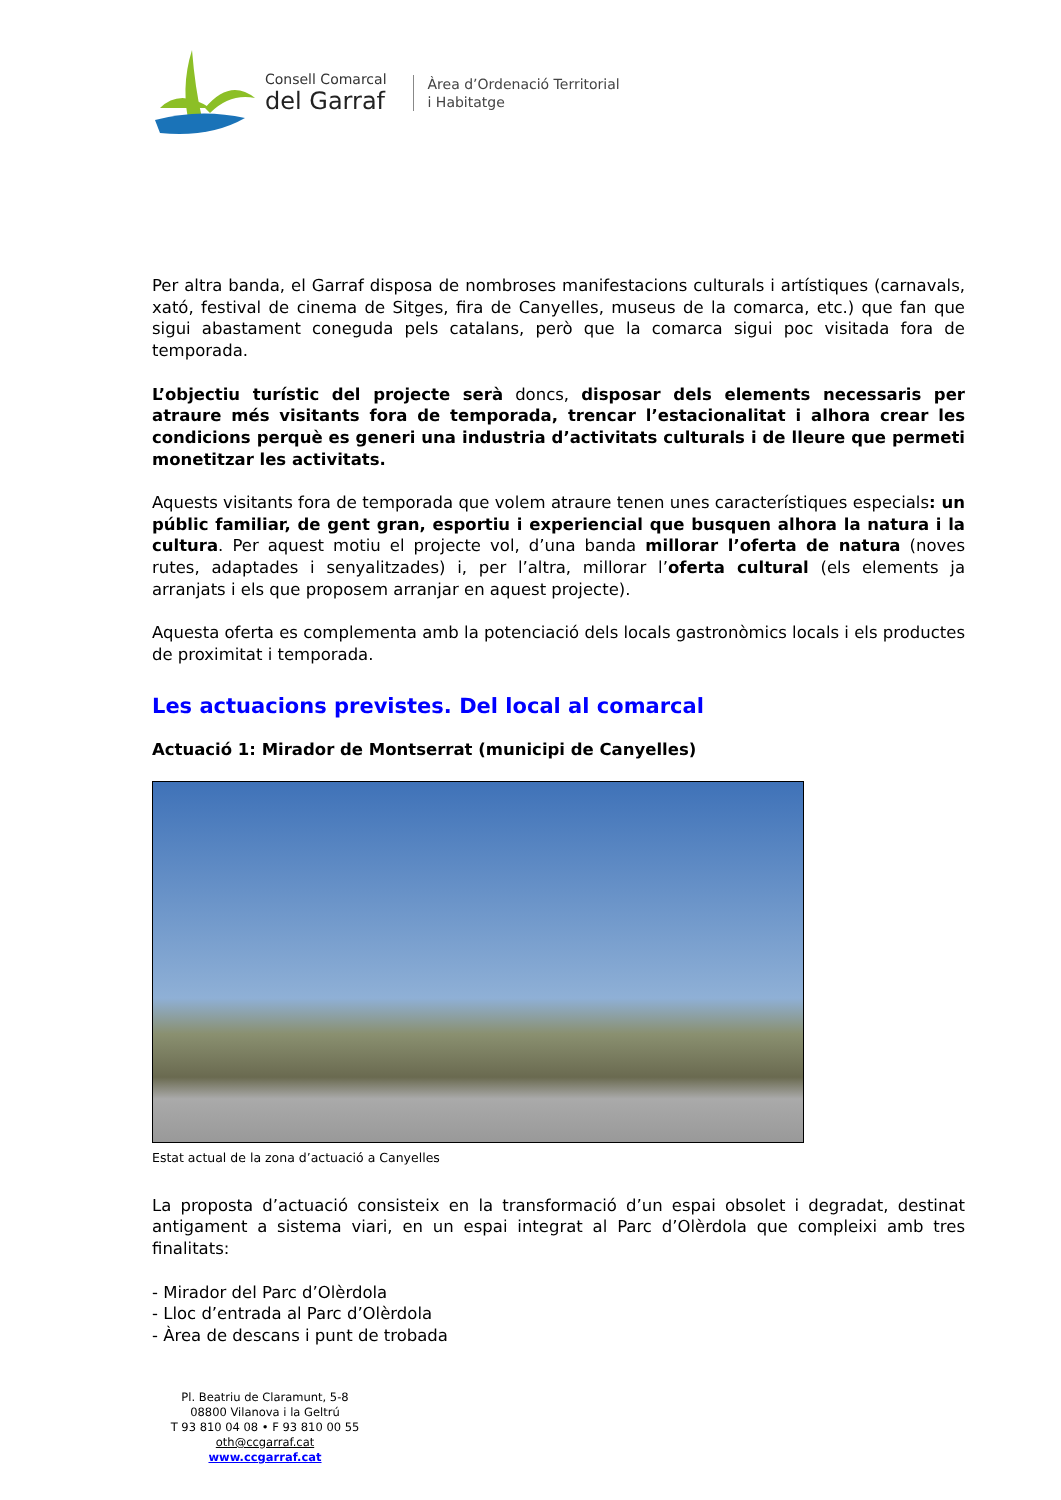Consell Comarcal
del Garraf
Àrea d’Ordenació Territorial
i Habitatge
Per altra banda, el Garraf disposa de nombroses manifestacions culturals i artístiques (carnavals, xató, festival de cinema de Sitges, fira de Canyelles, museus de la comarca, etc.) que fan que sigui abastament coneguda pels catalans, però que la comarca sigui poc visitada fora de temporada.
L’objectiu turístic del projecte serà doncs, disposar dels elements necessaris per atraure més visitants fora de temporada, trencar l’estacionalitat i alhora crear les condicions perquè es generi una industria d’activitats culturals i de lleure que permeti monetitzar les activitats.
Aquests visitants fora de temporada que volem atraure tenen unes característiques especials: un públic familiar, de gent gran, esportiu i experiencial que busquen alhora la natura i la cultura. Per aquest motiu el projecte vol, d’una banda millorar l’oferta de natura (noves rutes, adaptades i senyalitzades) i, per l’altra, millorar l’oferta cultural (els elements ja arranjats i els que proposem arranjar en aquest projecte).
Aquesta oferta es complementa amb la potenciació dels locals gastronòmics locals i els productes de proximitat i temporada.
Les actuacions previstes. Del local al comarcal
Actuació 1: Mirador de Montserrat (municipi de Canyelles)
Estat actual de la zona d’actuació a Canyelles
La proposta d’actuació consisteix en la transformació d’un espai obsolet i degradat, destinat antigament a sistema viari, en un espai integrat al Parc d’Olèrdola que compleixi amb tres finalitats:
- Mirador del Parc d’Olèrdola
- Lloc d’entrada al Parc d’Olèrdola
- Àrea de descans i punt de trobada
Pl. Beatriu de Claramunt, 5-8
08800 Vilanova i la Geltrú
T 93 810 04 08 • F 93 810 00 55
oth@ccgarraf.cat
www.ccgarraf.cat